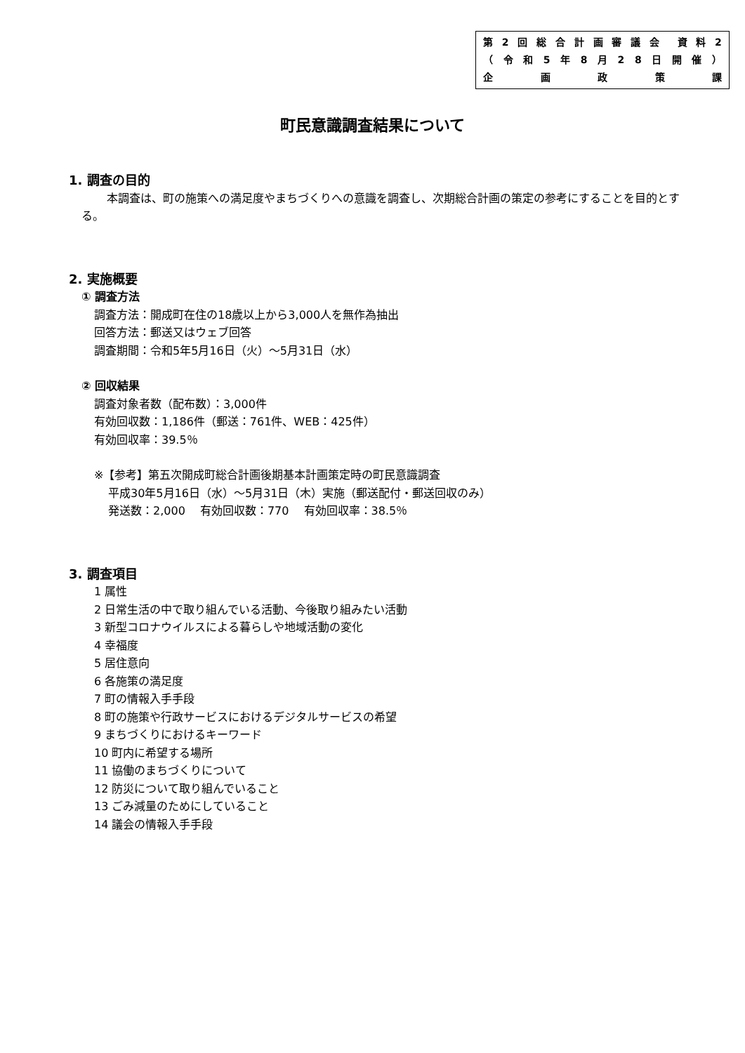第 2 回総合計画審議会 資料 2
（ 令和 5 年 8 月 28 日開催 ）
企画政策課
町民意識調査結果について
1. 調査の目的
本調査は、町の施策への満足度やまちづくりへの意識を調査し、次期総合計画の策定の参考にすることを目的とする。
2. 実施概要
① 調査方法
調査方法：開成町在住の18歳以上から3,000人を無作為抽出
回答方法：郵送又はウェブ回答
調査期間：令和5年5月16日（火）～5月31日（水）
② 回収結果
調査対象者数（配布数）：3,000件
有効回収数：1,186件（郵送：761件、WEB：425件）
有効回収率：39.5％
※【参考】第五次開成町総合計画後期基本計画策定時の町民意識調査
平成30年5月16日（水）～5月31日（木）実施（郵送配付・郵送回収のみ）
発送数：2,000　 有効回収数：770　 有効回収率：38.5％
3. 調査項目
1 属性
2 日常生活の中で取り組んでいる活動、今後取り組みたい活動
3 新型コロナウイルスによる暮らしや地域活動の変化
4 幸福度
5 居住意向
6 各施策の満足度
7 町の情報入手手段
8 町の施策や行政サービスにおけるデジタルサービスの希望
9 まちづくりにおけるキーワード
10 町内に希望する場所
11 協働のまちづくりについて
12 防災について取り組んでいること
13 ごみ減量のためにしていること
14 議会の情報入手手段